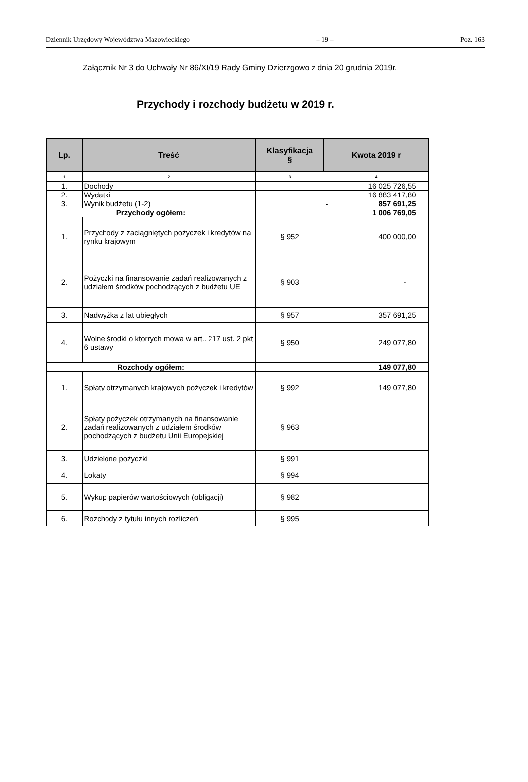Dziennik Urzędowy Województwa Mazowieckiego – 19 – Poz. 163
Załącznik Nr 3 do Uchwały Nr 86/XI/19 Rady Gminy Dzierzgowo z dnia 20 grudnia 2019r.
Przychody i rozchody budżetu w 2019 r.
| Lp. | Treść | Klasyfikacja § | Kwota 2019 r |
| --- | --- | --- | --- |
| 1 | 2 | 3 | 4 |
| 1. | Dochody | | 16 025 726,55 |
| 2. | Wydatki | | 16 883 417,80 |
| 3. | Wynik budżetu (1-2) | | - 857 691,25 |
| Przychody ogółem: | | | 1 006 769,05 |
| 1. | Przychody z zaciągniętych pożyczek i kredytów na rynku krajowym | § 952 | 400 000,00 |
| 2. | Pożyczki na finansowanie zadań realizowanych z udziałem środków pochodzących z budżetu UE | § 903 | - |
| 3. | Nadwyżka z lat ubiegłych | § 957 | 357 691,25 |
| 4. | Wolne środki o ktorrych mowa w art.. 217 ust. 2 pkt 6 ustawy | § 950 | 249 077,80 |
| Rozchody ogółem: | | | 149 077,80 |
| 1. | Spłaty otrzymanych krajowych pożyczek i kredytów | § 992 | 149 077,80 |
| 2. | Spłaty pożyczek otrzymanych na finansowanie zadań realizowanych z udziałem środków pochodzących z budżetu Unii Europejskiej | § 963 | |
| 3. | Udzielone pożyczki | § 991 | |
| 4. | Lokaty | § 994 | |
| 5. | Wykup papierów wartościowych (obligacji) | § 982 | |
| 6. | Rozchody z tytułu innych rozliczeń | § 995 | |